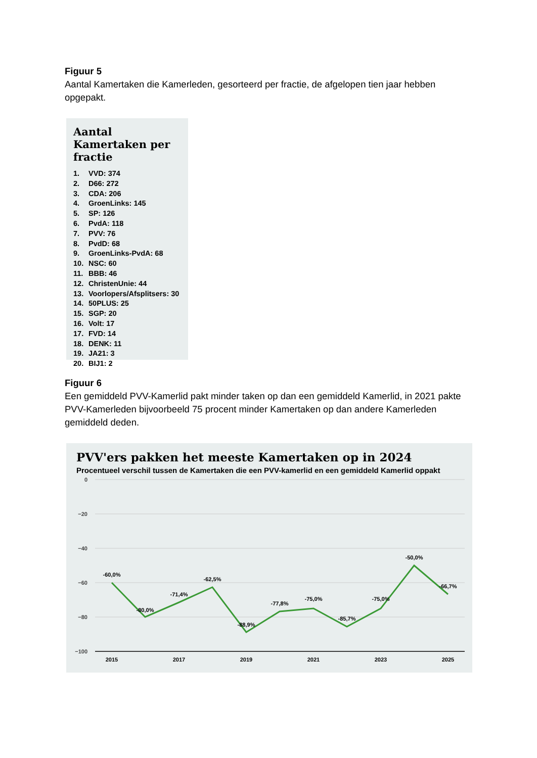Figuur 5
Aantal Kamertaken die Kamerleden, gesorteerd per fractie, de afgelopen tien jaar hebben opgepakt.
Aantal Kamertaken per fractie
1. VVD: 374
2. D66: 272
3. CDA: 206
4. GroenLinks: 145
5. SP: 126
6. PvdA: 118
7. PVV: 76
8. PvdD: 68
9. GroenLinks-PvdA: 68
10. NSC: 60
11. BBB: 46
12. ChristenUnie: 44
13. Voorlopers/Afsplitsers: 30
14. 50PLUS: 25
15. SGP: 20
16. Volt: 17
17. FVD: 14
18. DENK: 11
19. JA21: 3
20. BIJ1: 2
Figuur 6
Een gemiddeld PVV-Kamerlid pakt minder taken op dan een gemiddeld Kamerlid, in 2021 pakte PVV-Kamerleden bijvoorbeeld 75 procent minder Kamertaken op dan andere Kamerleden gemiddeld deden.
0
−20
−40
−60
−80
−100
2015
2017
2019
2021
2023
2025
-60,0%
-80,0%
-71,4%
-62,5%
-88,9%
-77,8%
-75,0%
-85,7%
-75,0%
-50,0%
-66,7%
PVV'ers pakken het meeste Kamertaken op in 2024
Procentueel verschil tussen de Kamertaken die een PVV-kamerlid en een gemiddeld Kamerlid oppakt